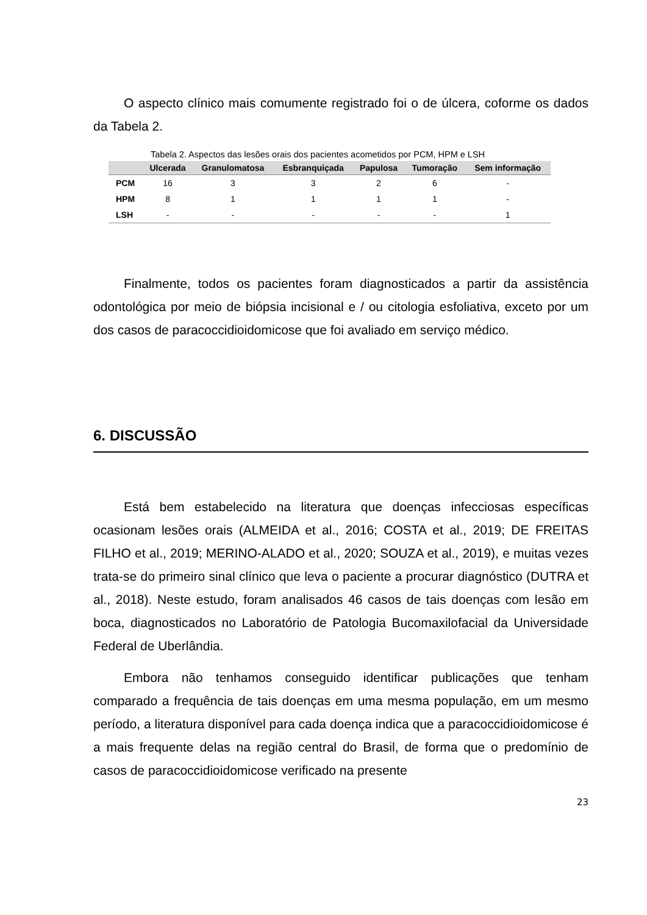O aspecto clínico mais comumente registrado foi o de úlcera, coforme os dados da Tabela 2.
Tabela 2. Aspectos das lesões orais dos pacientes acometidos por PCM, HPM e LSH
| | Ulcerada | Granulomatosa | Esbranquiçada | Papulosa | Tumoração | Sem informação |
| --- | --- | --- | --- | --- | --- | --- |
| PCM | 16 | 3 | 3 | 2 | 6 | - |
| HPM | 8 | 1 | 1 | 1 | 1 | - |
| LSH | - | - | - | - | - | 1 |
Finalmente, todos os pacientes foram diagnosticados a partir da assistência odontológica por meio de biópsia incisional e / ou citologia esfoliativa, exceto por um dos casos de paracoccidioidomicose que foi avaliado em serviço médico.
6. DISCUSSÃO
Está bem estabelecido na literatura que doenças infecciosas específicas ocasionam lesões orais (ALMEIDA et al., 2016; COSTA et al., 2019; DE FREITAS FILHO et al., 2019; MERINO-ALADO et al., 2020; SOUZA et al., 2019), e muitas vezes trata-se do primeiro sinal clínico que leva o paciente a procurar diagnóstico (DUTRA et al., 2018). Neste estudo, foram analisados 46 casos de tais doenças com lesão em boca, diagnosticados no Laboratório de Patologia Bucomaxilofacial da Universidade Federal de Uberlândia.
Embora não tenhamos conseguido identificar publicações que tenham comparado a frequência de tais doenças em uma mesma população, em um mesmo período, a literatura disponível para cada doença indica que a paracoccidioidomicose é a mais frequente delas na região central do Brasil, de forma que o predomínio de casos de paracoccidioidomicose verificado na presente
23